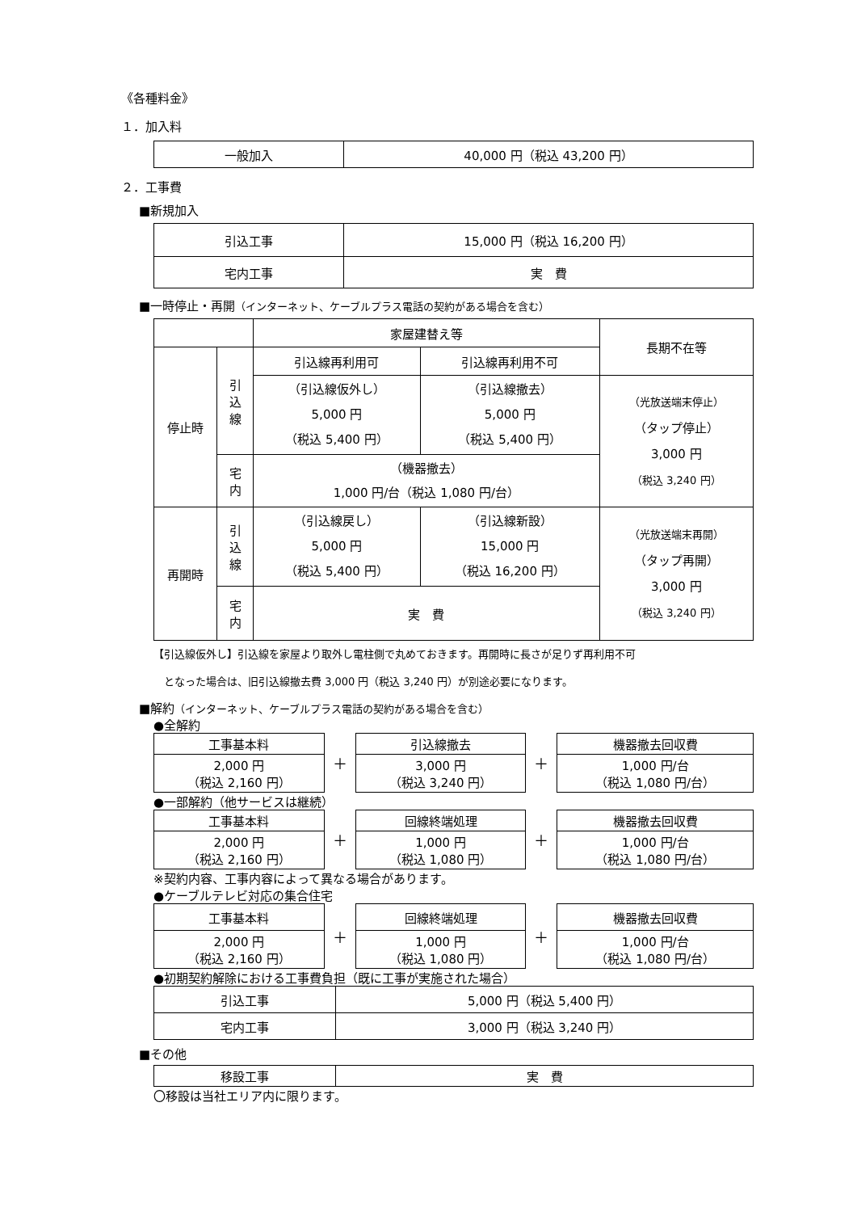《各種料金》
１．加入料
| 一般加入 | 40,000 円（税込 43,200 円） |
２．工事費
■新規加入
| 引込工事 | 15,000 円（税込 16,200 円） |
| 宅内工事 | 実 費 |
■一時停止・再開（インターネット、ケーブルプラス電話の契約がある場合を含む）
| | | 家屋建替え等 | | 長期不在等 |
| 停止時 | 引 込 線 | 引込線再利用可 | 引込線再利用不可 | |
| | | （引込線仮外し） 5,000 円 （税込 5,400 円） | （引込線撤去） 5,000 円 （税込 5,400 円） | （光放送端末停止） （タップ停止） 3,000 円 （税込 3,240 円） |
| | 宅 内 | （機器撤去） 1,000 円/台（税込 1,080 円/台） | | |
| 再開時 | 引 込 線 | （引込線戻し） 5,000 円 （税込 5,400 円） | （引込線新設） 15,000 円 （税込 16,200 円） | （光放送端末再開） （タップ再開） 3,000 円 （税込 3,240 円） |
| | 宅 内 | 実 費 | | |
【引込線仮外し】引込線を家屋より取外し電柱側で丸めておきます。再開時に長さが足りず再利用不可
　となった場合は、旧引込線撤去費 3,000 円（税込 3,240 円）が別途必要になります。
■解約（インターネット、ケーブルプラス電話の契約がある場合を含む）
●全解約
| 工事基本料 | ＋ | 引込線撤去 | ＋ | 機器撤去回収費 |
| 2,000 円 （税込 2,160 円） | | 3,000 円 （税込 3,240 円） | | 1,000 円/台 （税込 1,080 円/台） |
●一部解約（他サービスは継続）
| 工事基本料 | ＋ | 回線終端処理 | ＋ | 機器撤去回収費 |
| 2,000 円 （税込 2,160 円） | | 1,000 円 （税込 1,080 円） | | 1,000 円/台 （税込 1,080 円/台） |
※契約内容、工事内容によって異なる場合があります。
●ケーブルテレビ対応の集合住宅
| 工事基本料 | ＋ | 回線終端処理 | ＋ | 機器撤去回収費 |
| 2,000 円 （税込 2,160 円） | | 1,000 円 （税込 1,080 円） | | 1,000 円/台 （税込 1,080 円/台） |
●初期契約解除における工事費負担（既に工事が実施された場合）
| 引込工事 | 5,000 円（税込 5,400 円） |
| 宅内工事 | 3,000 円（税込 3,240 円） |
■その他
| 移設工事 | 実 費 |
〇移設は当社エリア内に限ります。